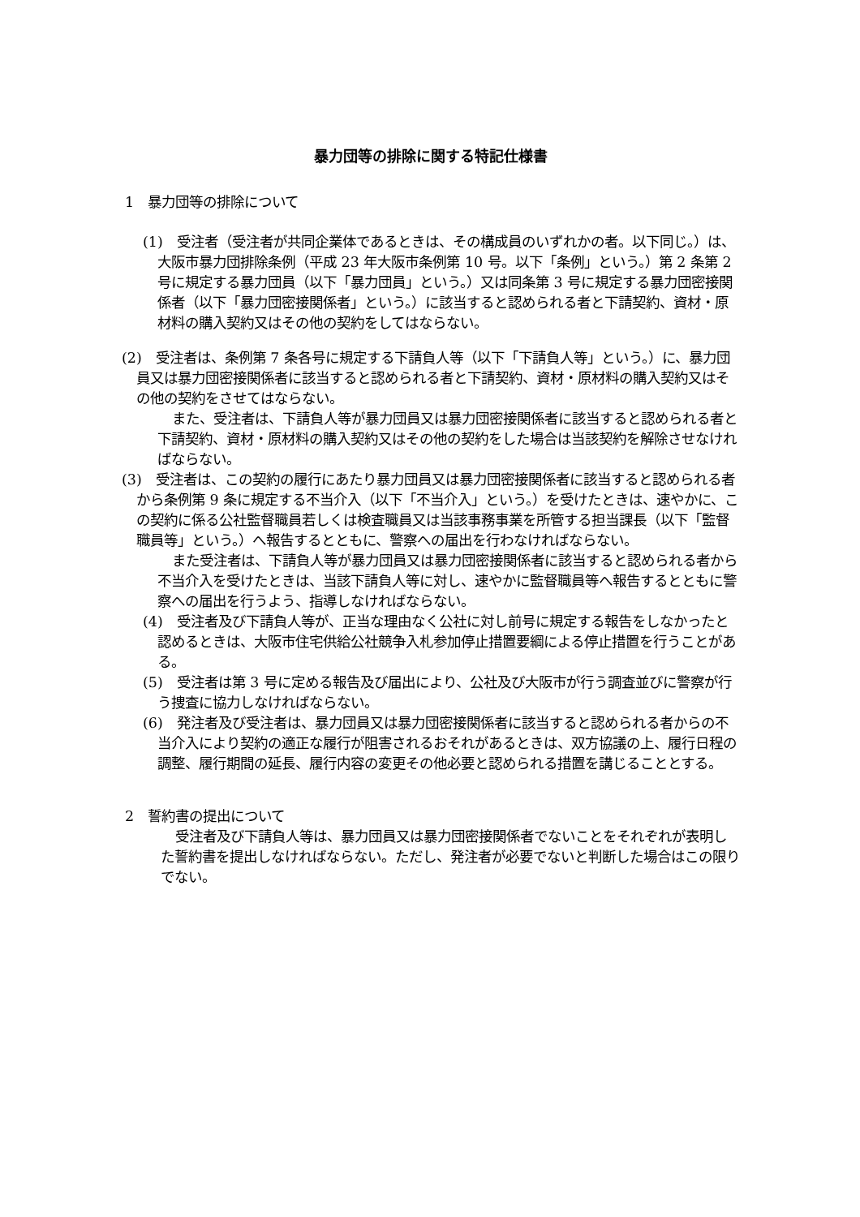暴力団等の排除に関する特記仕様書
1　暴力団等の排除について
(1)　受注者（受注者が共同企業体であるときは、その構成員のいずれかの者。以下同じ。）は、大阪市暴力団排除条例（平成 23 年大阪市条例第 10 号。以下「条例」という。）第 2 条第 2 号に規定する暴力団員（以下「暴力団員」という。）又は同条第 3 号に規定する暴力団密接関係者（以下「暴力団密接関係者」という。）に該当すると認められる者と下請契約、資材・原材料の購入契約又はその他の契約をしてはならない。
(2)　受注者は、条例第 7 条各号に規定する下請負人等（以下「下請負人等」という。）に、暴力団員又は暴力団密接関係者に該当すると認められる者と下請契約、資材・原材料の購入契約又はその他の契約をさせてはならない。
また、受注者は、下請負人等が暴力団員又は暴力団密接関係者に該当すると認められる者と下請契約、資材・原材料の購入契約又はその他の契約をした場合は当該契約を解除させなければならない。
(3)　受注者は、この契約の履行にあたり暴力団員又は暴力団密接関係者に該当すると認められる者から条例第 9 条に規定する不当介入（以下「不当介入」という。）を受けたときは、速やかに、この契約に係る公社監督職員若しくは検査職員又は当該事務事業を所管する担当課長（以下「監督職員等」という。）へ報告するとともに、警察への届出を行わなければならない。
また受注者は、下請負人等が暴力団員又は暴力団密接関係者に該当すると認められる者から不当介入を受けたときは、当該下請負人等に対し、速やかに監督職員等へ報告するとともに警察への届出を行うよう、指導しなければならない。
(4)　受注者及び下請負人等が、正当な理由なく公社に対し前号に規定する報告をしなかったと認めるときは、大阪市住宅供給公社競争入札参加停止措置要綱による停止措置を行うことがある。
(5)　受注者は第 3 号に定める報告及び届出により、公社及び大阪市が行う調査並びに警察が行う捜査に協力しなければならない。
(6)　発注者及び受注者は、暴力団員又は暴力団密接関係者に該当すると認められる者からの不当介入により契約の適正な履行が阻害されるおそれがあるときは、双方協議の上、履行日程の調整、履行期間の延長、履行内容の変更その他必要と認められる措置を講じることとする。
2　誓約書の提出について
受注者及び下請負人等は、暴力団員又は暴力団密接関係者でないことをそれぞれが表明した誓約書を提出しなければならない。ただし、発注者が必要でないと判断した場合はこの限りでない。